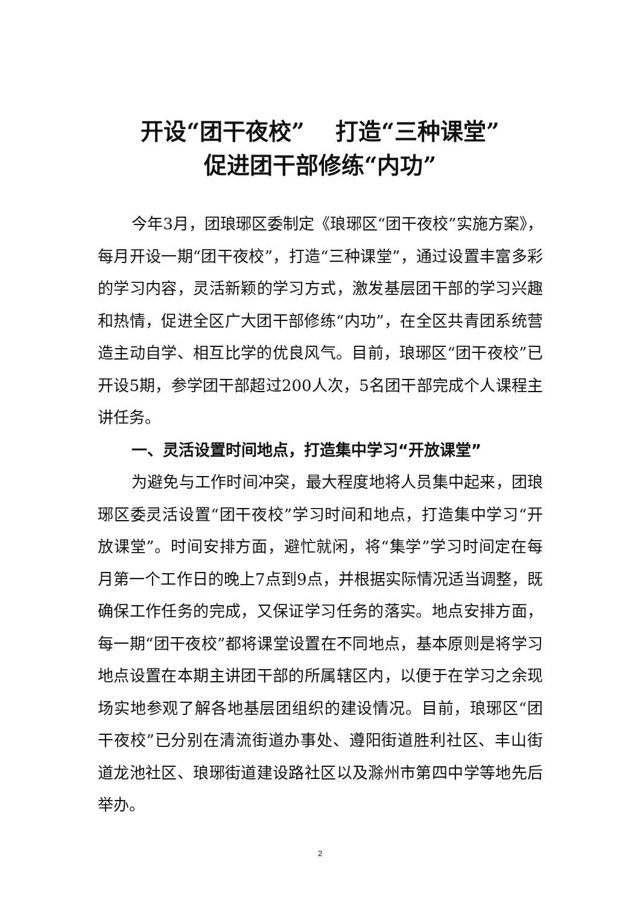开设“团干夜校” 　打造“三种课堂”
促进团干部修练“内功”
今年3月，团琅琊区委制定《琅琊区“团干夜校”实施方案》，每月开设一期“团干夜校”，打造“三种课堂”，通过设置丰富多彩的学习内容，灵活新颖的学习方式，激发基层团干部的学习兴趣和热情，促进全区广大团干部修练“内功”，在全区共青团系统营造主动自学、相互比学的优良风气。目前，琅琊区“团干夜校”已开设5期，参学团干部超过200人次，5名团干部完成个人课程主讲任务。
一、灵活设置时间地点，打造集中学习“开放课堂”
为避免与工作时间冲突，最大程度地将人员集中起来，团琅琊区委灵活设置“团干夜校”学习时间和地点，打造集中学习“开放课堂”。时间安排方面，避忙就闲，将“集学”学习时间定在每月第一个工作日的晚上7点到9点，并根据实际情况适当调整，既确保工作任务的完成，又保证学习任务的落实。地点安排方面，每一期“团干夜校”都将课堂设置在不同地点，基本原则是将学习地点设置在本期主讲团干部的所属辖区内，以便于在学习之余现场实地参观了解各地基层团组织的建设情况。目前，琅琊区“团干夜校”已分别在清流街道办事处、遵阳街道胜利社区、丰山街道龙池社区、琅琊街道建设路社区以及滁州市第四中学等地先后举办。
2